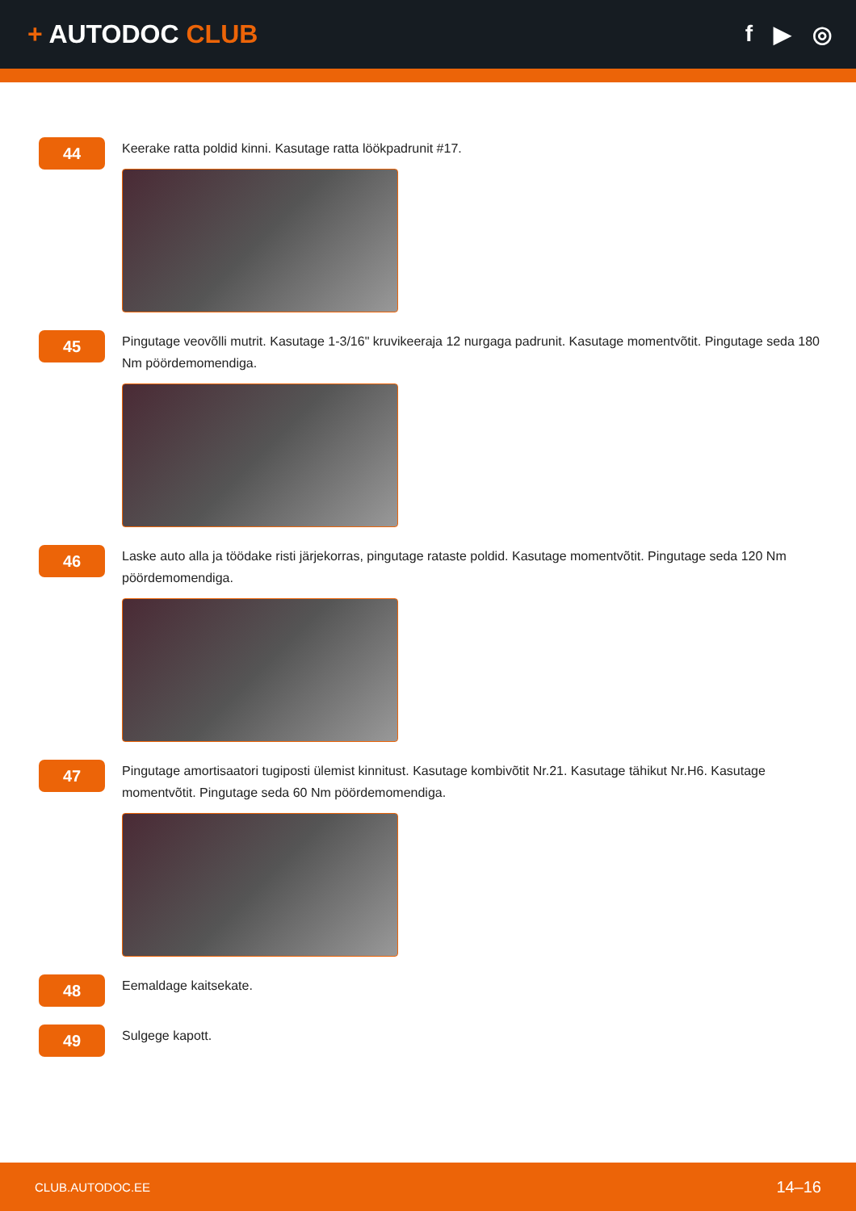+ AUTODOC CLUB f ▶ ◎
44
Keerake ratta poldid kinni. Kasutage ratta löökpadrunit #17.
45
Pingutage veovõlli mutrit. Kasutage 1-3/16" kruvikeeraja 12 nurgaga padrunit. Kasutage momentvõtit. Pingutage seda 180 Nm pöördemomendiga.
46
Laske auto alla ja töödake risti järjekorras, pingutage rataste poldid. Kasutage momentvõtit. Pingutage seda 120 Nm pöördemomendiga.
47
Pingutage amortisaatori tugiposti ülemist kinnitust. Kasutage kombivõtit Nr.21. Kasutage tähikut Nr.H6. Kasutage momentvõtit. Pingutage seda 60 Nm pöördemomendiga.
48
Eemaldage kaitsekate.
49
Sulgege kapott.
CLUB.AUTODOC.EE 14–16